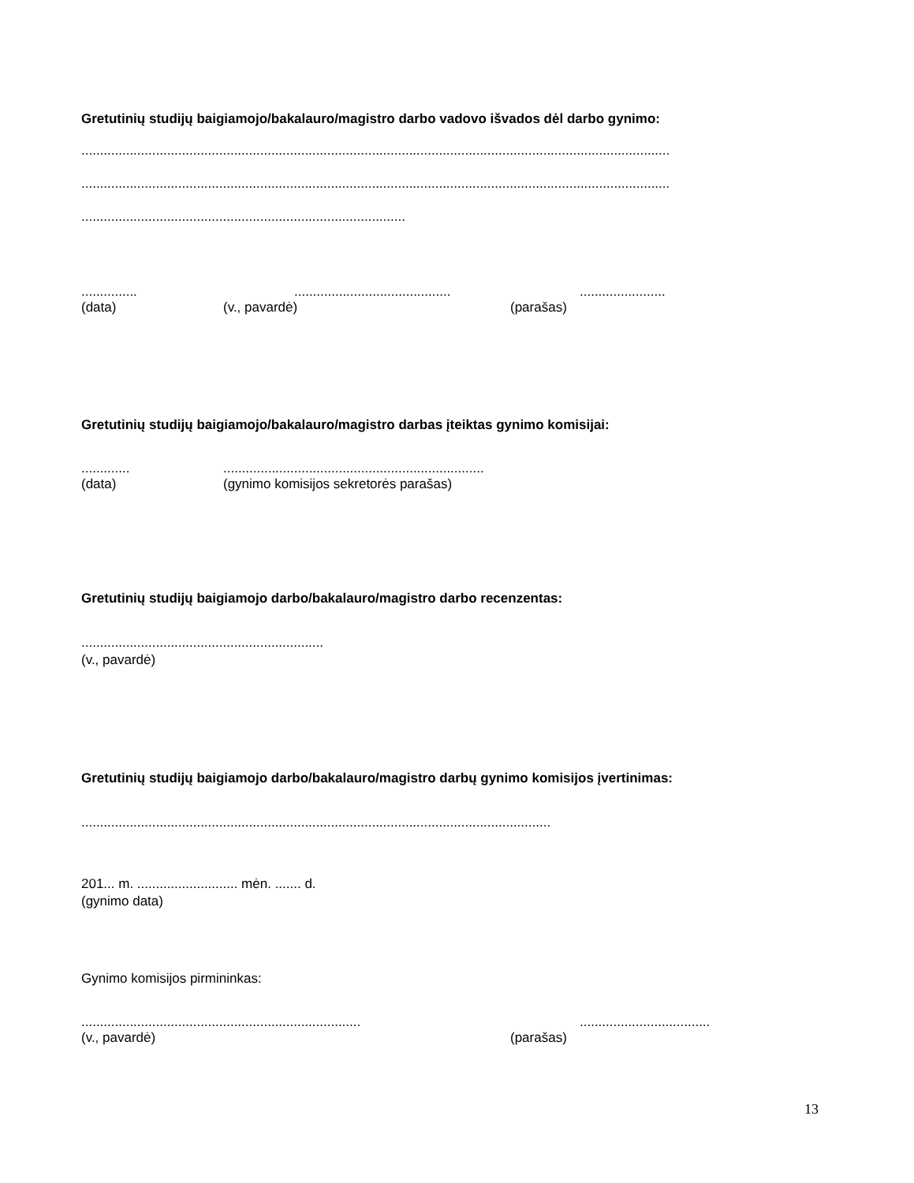Gretutinių studijų baigiamojo/bakalauro/magistro darbo vadovo išvados dėl darbo gynimo:
..............................................................................................................................................................
..............................................................................................................................................................
.......................................................................................
................................................................................
(data) (v., pavardė) (parašas)
Gretutinių studijų baigiamojo/bakalauro/magistro darbas įteiktas gynimo komisijai:
...................................................................................
(data) (gynimo komisijos sekretorės parašas)
Gretutinių studijų baigiamojo darbo/bakalauro/magistro darbo recenzentas:
.................................................................
(v., pavardė)
Gretutinių studijų baigiamojo darbo/bakalauro/magistro darbų gynimo komisijos įvertinimas:
..............................................................................................................................
201... m. ........................... mėn. ....... d.
(gynimo data)
Gynimo komisijos pirmininkas:
..............................................................................................................
(v., pavardė) (parašas)
13